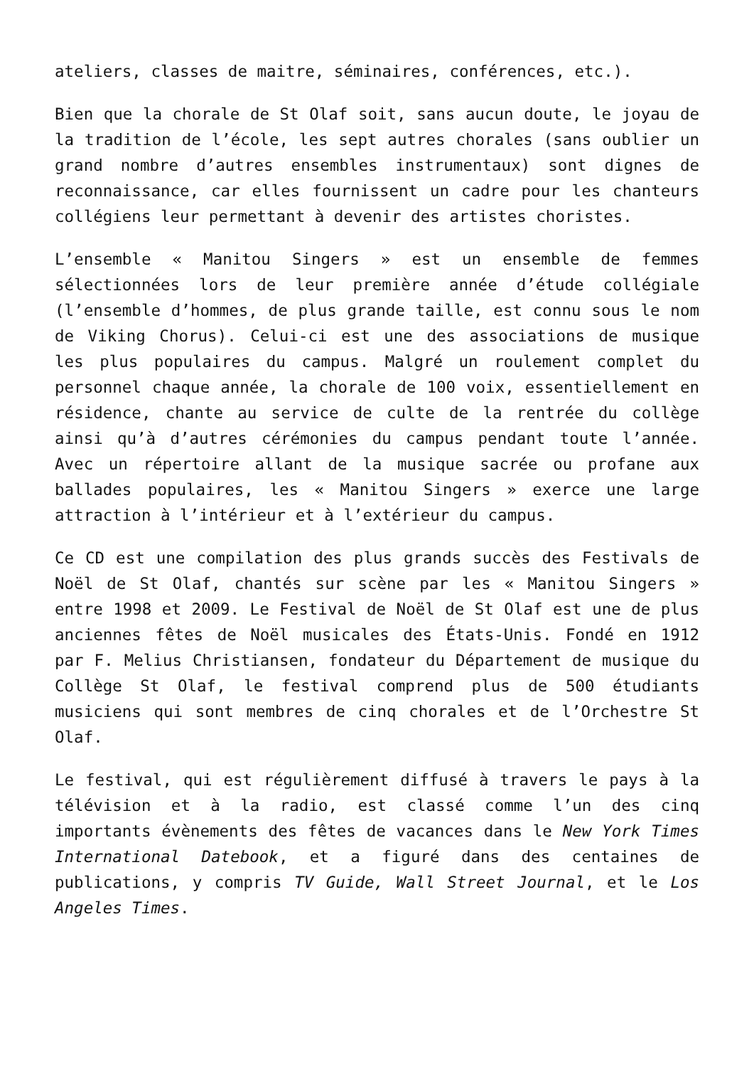ateliers, classes de maitre, séminaires, conférences, etc.).
Bien que la chorale de St Olaf soit, sans aucun doute, le joyau de la tradition de l’école, les sept autres chorales (sans oublier un grand nombre d’autres ensembles instrumentaux) sont dignes de reconnaissance, car elles fournissent un cadre pour les chanteurs collégiens leur permettant à devenir des artistes choristes.
L’ensemble « Manitou Singers » est un ensemble de femmes sélectionnées lors de leur première année d’étude collégiale (l’ensemble d’hommes, de plus grande taille, est connu sous le nom de Viking Chorus). Celui-ci est une des associations de musique les plus populaires du campus. Malgré un roulement complet du personnel chaque année, la chorale de 100 voix, essentiellement en résidence, chante au service de culte de la rentrée du collège ainsi qu’à d’autres cérémonies du campus pendant toute l’année. Avec un répertoire allant de la musique sacrée ou profane aux ballades populaires, les « Manitou Singers » exerce une large attraction à l’intérieur et à l’extérieur du campus.
Ce CD est une compilation des plus grands succès des Festivals de Noël de St Olaf, chantés sur scène par les « Manitou Singers » entre 1998 et 2009. Le Festival de Noël de St Olaf est une de plus anciennes fêtes de Noël musicales des États-Unis. Fondé en 1912 par F. Melius Christiansen, fondateur du Département de musique du Collège St Olaf, le festival comprend plus de 500 étudiants musiciens qui sont membres de cinq chorales et de l’Orchestre St Olaf.
Le festival, qui est régulièrement diffusé à travers le pays à la télévision et à la radio, est classé comme l’un des cinq importants évènements des fêtes de vacances dans le New York Times International Datebook, et a figuré dans des centaines de publications, y compris TV Guide, Wall Street Journal, et le Los Angeles Times.